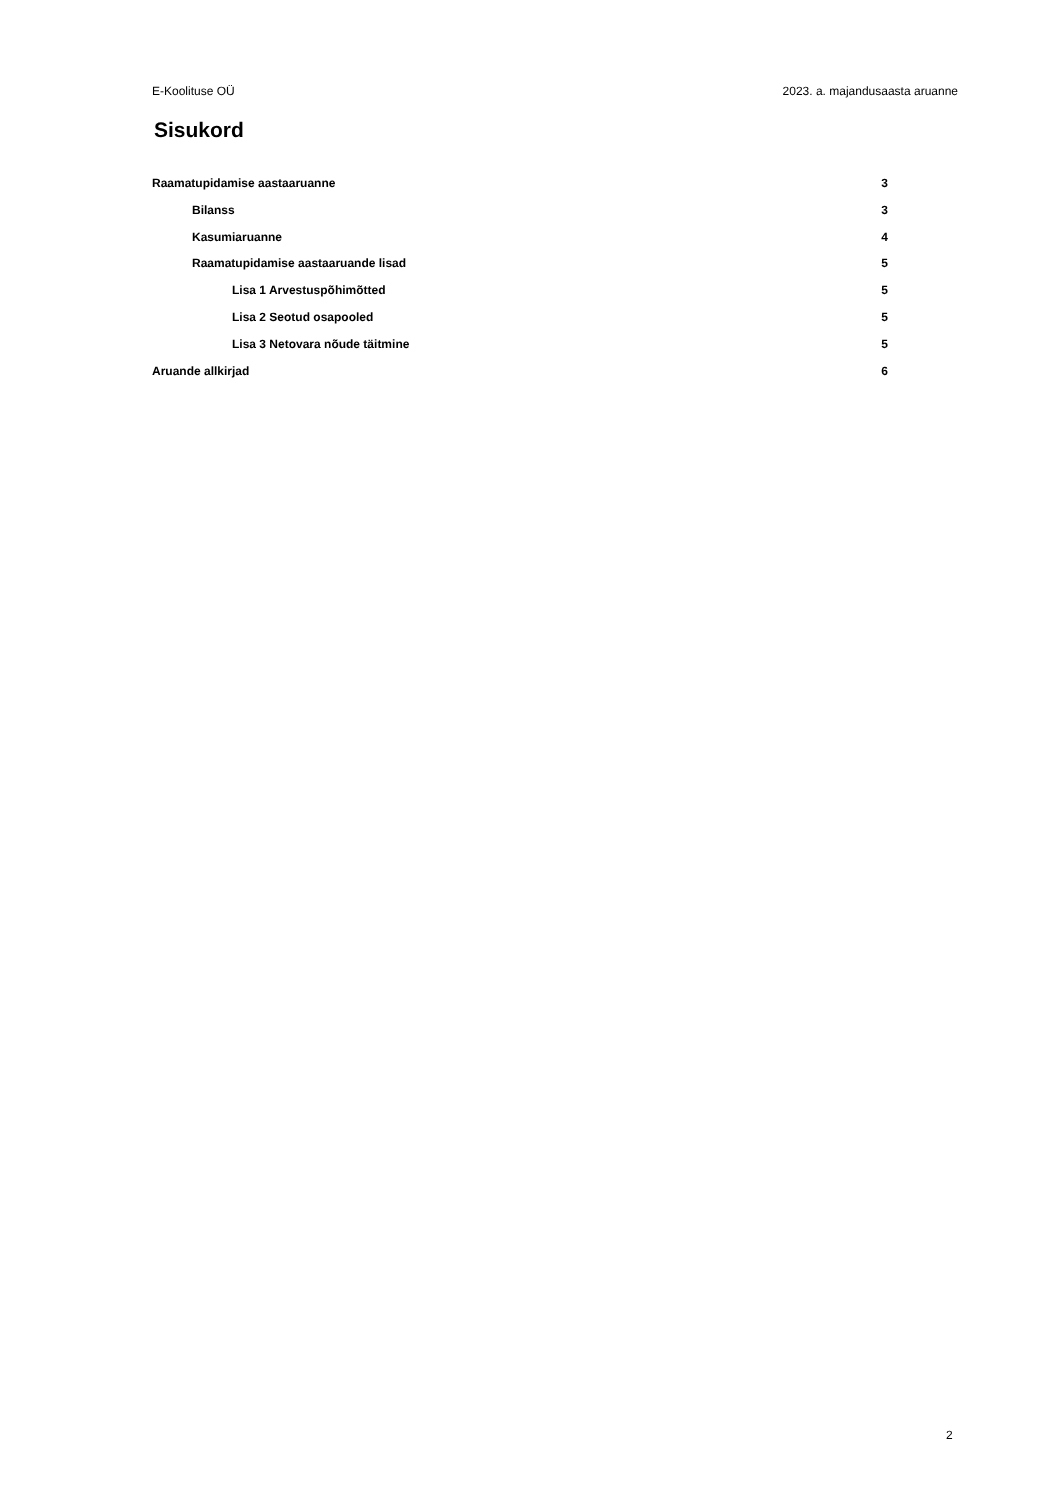E-Koolituse OÜ 2023. a. majandusaasta aruanne
Sisukord
Raamatupidamise aastaaruanne 3
Bilanss 3
Kasumiaruanne 4
Raamatupidamise aastaaruande lisad 5
Lisa 1 Arvestuspõhimõtted 5
Lisa 2 Seotud osapooled 5
Lisa 3 Netovara nõude täitmine 5
Aruande allkirjad 6
2